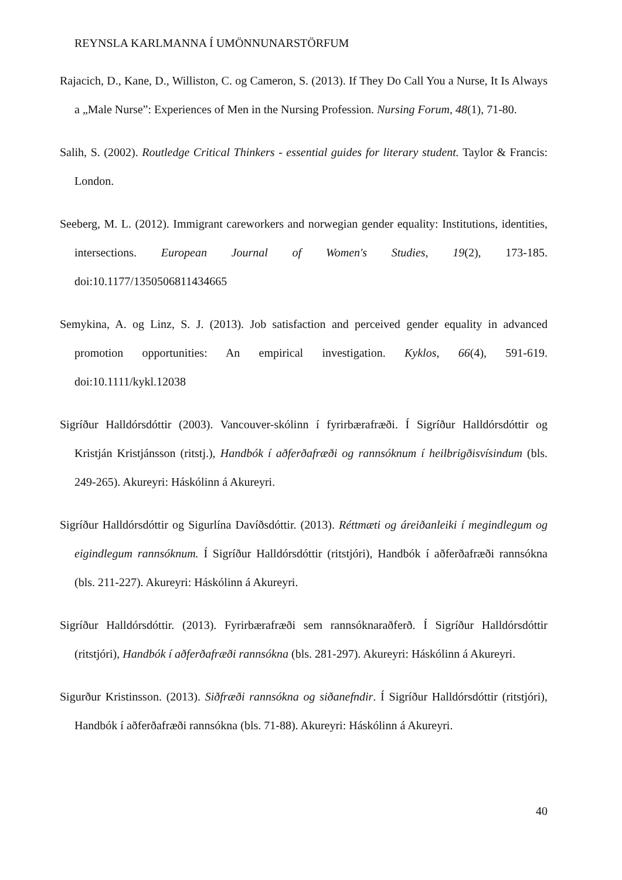REYNSLA KARLMANNA Í UMÖNNUNARSTÖRFUM
Rajacich, D., Kane, D., Williston, C. og Cameron, S. (2013). If They Do Call You a Nurse, It Is Always a „Male Nurse”: Experiences of Men in the Nursing Profession. Nursing Forum, 48(1), 71-80.
Salih, S. (2002). Routledge Critical Thinkers - essential guides for literary student. Taylor & Francis: London.
Seeberg, M. L. (2012). Immigrant careworkers and norwegian gender equality: Institutions, identities, intersections. European Journal of Women's Studies, 19(2), 173-185. doi:10.1177/1350506811434665
Semykina, A. og Linz, S. J. (2013). Job satisfaction and perceived gender equality in advanced promotion opportunities: An empirical investigation. Kyklos, 66(4), 591-619. doi:10.1111/kykl.12038
Sigríður Halldórsdóttir (2003). Vancouver-skólinn í fyrirbærafræði. Í Sigríður Halldórsdóttir og Kristján Kristjánsson (ritstj.), Handbók í aðferðafræði og rannsóknum í heilbrigðisvísindum (bls. 249-265). Akureyri: Háskólinn á Akureyri.
Sigríður Halldórsdóttir og Sigurlína Davíðsdóttir. (2013). Réttmæti og áreiðanleiki í megindlegum og eigindlegum rannsóknum. Í Sigríður Halldórsdóttir (ritstjóri), Handbók í aðferðafræði rannsókna (bls. 211-227). Akureyri: Háskólinn á Akureyri.
Sigríður Halldórsdóttir. (2013). Fyrirbærafræði sem rannsóknaraðferð. Í Sigríður Halldórsdóttir (ritstjóri), Handbók í aðferðafræði rannsókna (bls. 281-297). Akureyri: Háskólinn á Akureyri.
Sigurður Kristinsson. (2013). Siðfræði rannsókna og siðanefndir. Í Sigríður Halldórsdóttir (ritstjóri), Handbók í aðferðafræði rannsókna (bls. 71-88). Akureyri: Háskólinn á Akureyri.
40